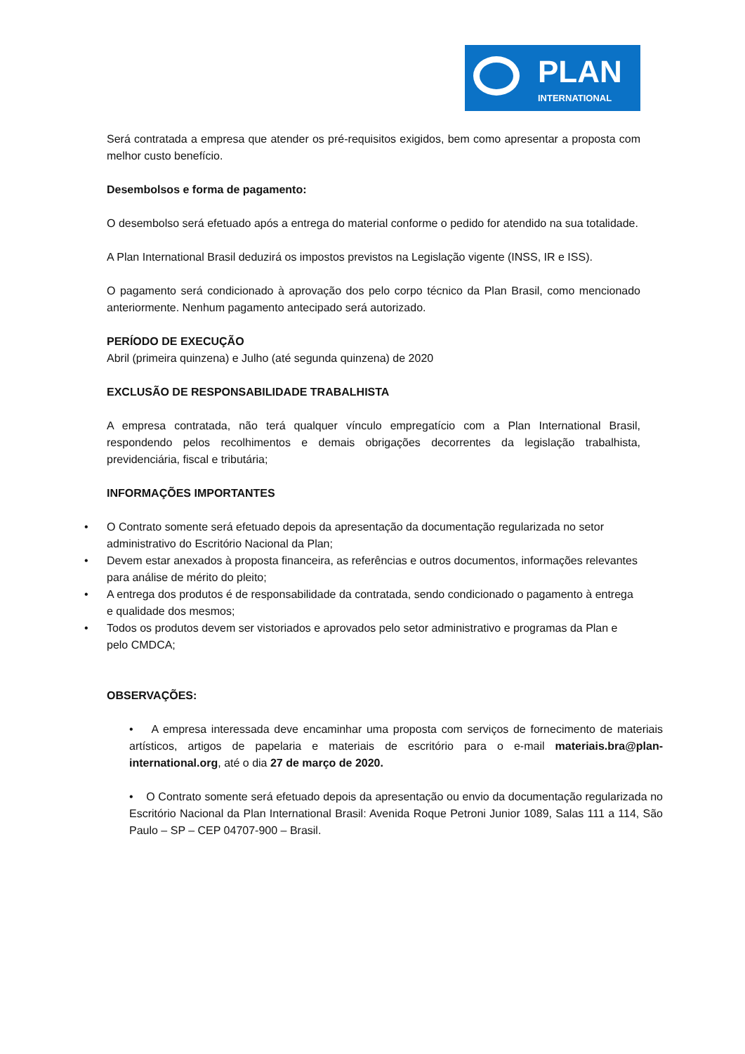PLAN
INTERNATIONAL
Será contratada a empresa que atender os pré-requisitos exigidos, bem como apresentar a proposta com melhor custo benefício.
Desembolsos e forma de pagamento:
O desembolso será efetuado após a entrega do material conforme o pedido for atendido na sua totalidade.
A Plan International Brasil deduzirá os impostos previstos na Legislação vigente (INSS, IR e ISS).
O pagamento será condicionado à aprovação dos pelo corpo técnico da Plan Brasil, como mencionado anteriormente. Nenhum pagamento antecipado será autorizado.
PERÍODO DE EXECUÇÃO
Abril (primeira quinzena) e Julho (até segunda quinzena) de 2020
EXCLUSÃO DE RESPONSABILIDADE TRABALHISTA
A empresa contratada, não terá qualquer vínculo empregatício com a Plan International Brasil, respondendo pelos recolhimentos e demais obrigações decorrentes da legislação trabalhista, previdenciária, fiscal e tributária;
INFORMAÇÕES IMPORTANTES
• O Contrato somente será efetuado depois da apresentação da documentação regularizada no setor administrativo do Escritório Nacional da Plan;
• Devem estar anexados à proposta financeira, as referências e outros documentos, informações relevantes para análise de mérito do pleito;
• A entrega dos produtos é de responsabilidade da contratada, sendo condicionado o pagamento à entrega e qualidade dos mesmos;
• Todos os produtos devem ser vistoriados e aprovados pelo setor administrativo e programas da Plan e pelo CMDCA;
OBSERVAÇÕES:
• A empresa interessada deve encaminhar uma proposta com serviços de fornecimento de materiais artísticos, artigos de papelaria e materiais de escritório para o e-mail materiais.bra@plan-international.org, até o dia 27 de março de 2020.
• O Contrato somente será efetuado depois da apresentação ou envio da documentação regularizada no Escritório Nacional da Plan International Brasil: Avenida Roque Petroni Junior 1089, Salas 111 a 114, São Paulo – SP – CEP 04707-900 – Brasil.